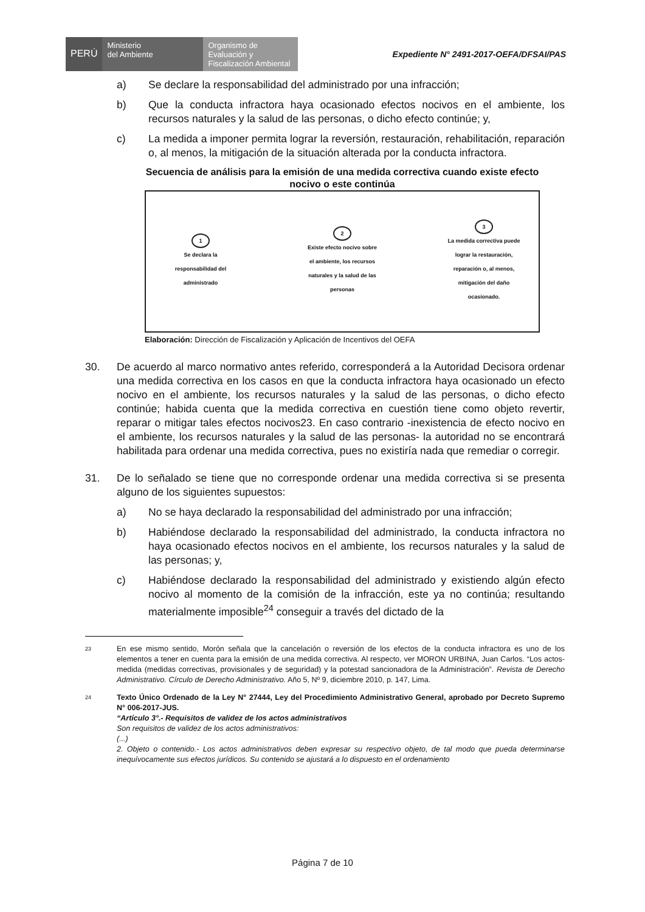PERÚ
Ministerio
del Ambiente
Organismo de
Evaluación y
Fiscalización Ambiental
Expediente N° 2491-2017-OEFA/DFSAI/PAS
a) Se declare la responsabilidad del administrado por una infracción;
b) Que la conducta infractora haya ocasionado efectos nocivos en el ambiente, los recursos naturales y la salud de las personas, o dicho efecto continúe; y,
c) La medida a imponer permita lograr la reversión, restauración, rehabilitación, reparación o, al menos, la mitigación de la situación alterada por la conducta infractora.
Secuencia de análisis para la emisión de una medida correctiva cuando existe efecto nocivo o este continúa
1
Se declara la responsabilidad del administrado
2
Existe efecto nocivo sobre el ambiente, los recursos naturales y la salud de las personas
3
La medida correctiva puede lograr la restauración, reparación o, al menos, mitigación del daño ocasionado.
Elaboración: Dirección de Fiscalización y Aplicación de Incentivos del OEFA
30. De acuerdo al marco normativo antes referido, corresponderá a la Autoridad Decisora ordenar una medida correctiva en los casos en que la conducta infractora haya ocasionado un efecto nocivo en el ambiente, los recursos naturales y la salud de las personas, o dicho efecto continúe; habida cuenta que la medida correctiva en cuestión tiene como objeto revertir, reparar o mitigar tales efectos nocivos23. En caso contrario -inexistencia de efecto nocivo en el ambiente, los recursos naturales y la salud de las personas- la autoridad no se encontrará habilitada para ordenar una medida correctiva, pues no existiría nada que remediar o corregir.
31. De lo señalado se tiene que no corresponde ordenar una medida correctiva si se presenta alguno de los siguientes supuestos:
a) No se haya declarado la responsabilidad del administrado por una infracción;
b) Habiéndose declarado la responsabilidad del administrado, la conducta infractora no haya ocasionado efectos nocivos en el ambiente, los recursos naturales y la salud de las personas; y,
c) Habiéndose declarado la responsabilidad del administrado y existiendo algún efecto nocivo al momento de la comisión de la infracción, este ya no continúa; resultando materialmente imposible<sup>24</sup> conseguir a través del dictado de la
<sup>23</sup> En ese mismo sentido, Morón señala que la cancelación o reversión de los efectos de la conducta infractora es uno de los elementos a tener en cuenta para la emisión de una medida correctiva. Al respecto, ver MORON URBINA, Juan Carlos. “Los actos-medida (medidas correctivas, provisionales y de seguridad) y la potestad sancionadora de la Administración”. Revista de Derecho Administrativo. Círculo de Derecho Administrativo. Año 5, Nº 9, diciembre 2010, p. 147, Lima.
<sup>24</sup> Texto Único Ordenado de la Ley N° 27444, Ley del Procedimiento Administrativo General, aprobado por Decreto Supremo N° 006-2017-JUS.
“Artículo 3°.- Requisitos de validez de los actos administrativos
Son requisitos de validez de los actos administrativos:
(...)
2. Objeto o contenido.- Los actos administrativos deben expresar su respectivo objeto, de tal modo que pueda determinarse inequívocamente sus efectos jurídicos. Su contenido se ajustará a lo dispuesto en el ordenamiento
Página 7 de 10